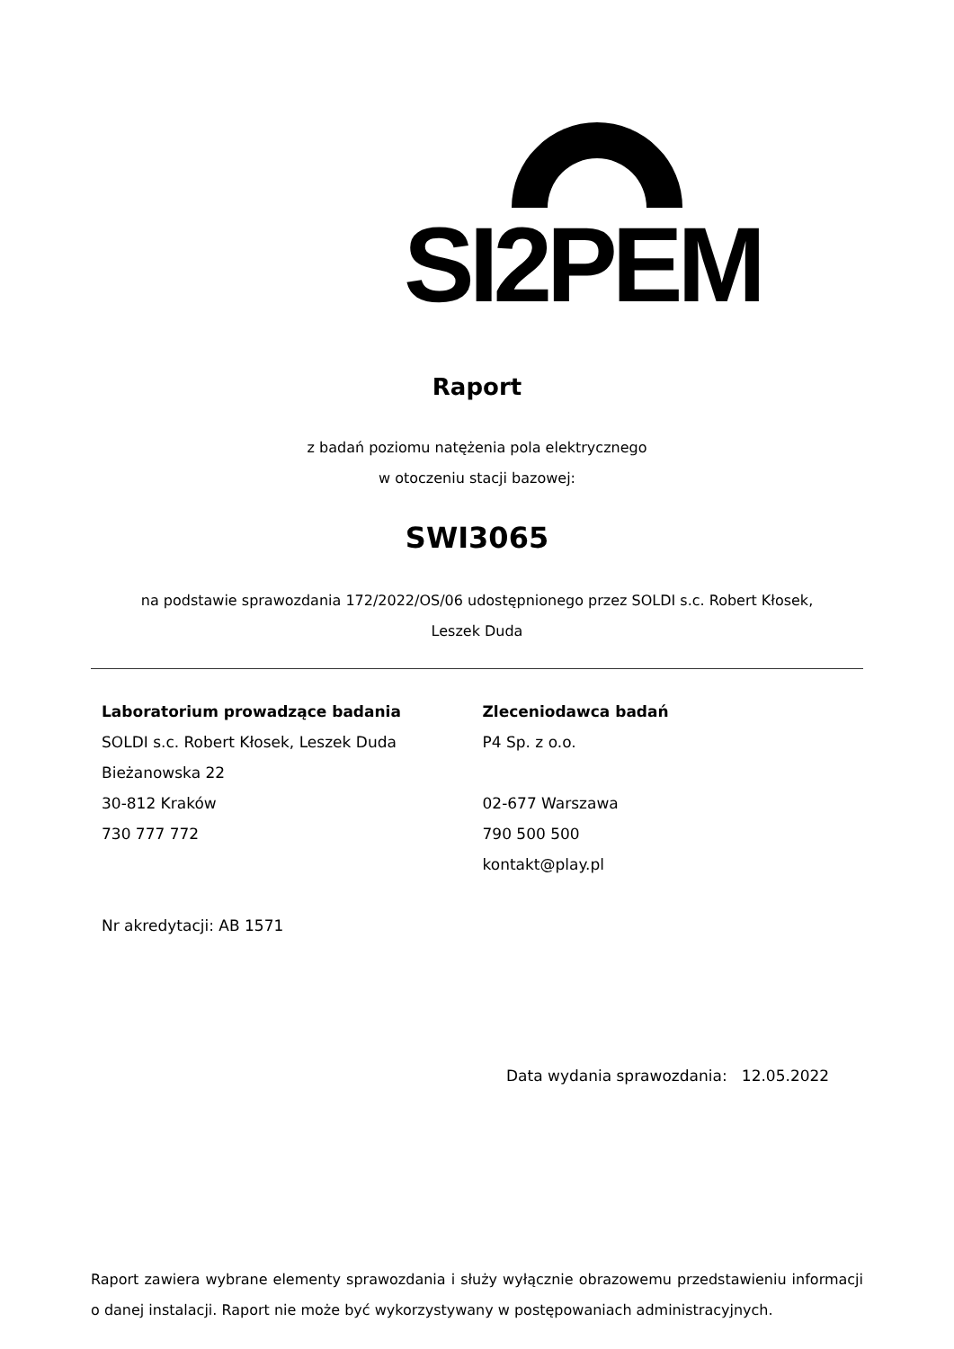SI2PEM
Raport
z badań poziomu natężenia pola elektrycznego
w otoczeniu stacji bazowej:
SWI3065
na podstawie sprawozdania 172/2022/OS/06 udostępnionego przez SOLDI s.c. Robert Kłosek,
Leszek Duda
Laboratorium prowadzące badania
SOLDI s.c. Robert Kłosek, Leszek Duda
Bieżanowska 22
30-812 Kraków
730 777 772
Nr akredytacji: AB 1571
Zleceniodawca badań
P4 Sp. z o.o.
02-677 Warszawa
790 500 500
kontakt@play.pl
Data wydania sprawozdania: 12.05.2022
Raport zawiera wybrane elementy sprawozdania i służy wyłącznie obrazowemu przedstawieniu informacji o danej instalacji. Raport nie może być wykorzystywany w postępowaniach administracyjnych.